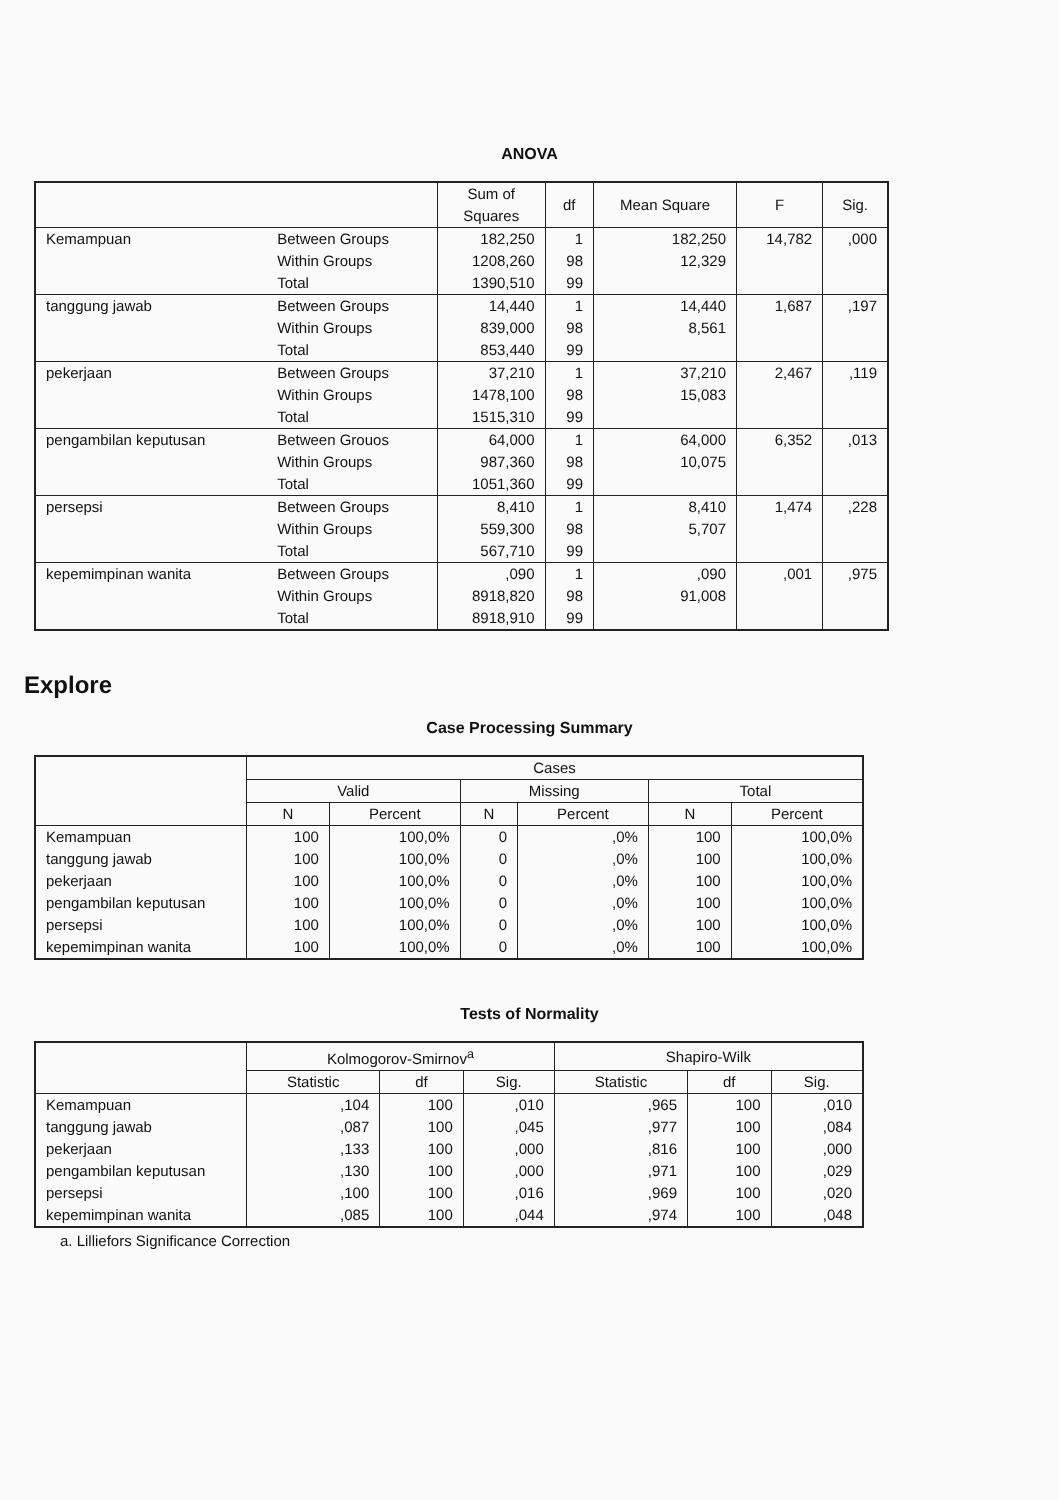ANOVA
| | | Sum of Squares | df | Mean Square | F | Sig. |
| --- | --- | --- | --- | --- | --- | --- |
| Kemampuan | Between Groups | 182,250 | 1 | 182,250 | 14,782 | ,000 |
| | Within Groups | 1208,260 | 98 | 12,329 | | |
| | Total | 1390,510 | 99 | | | |
| tanggung jawab | Between Groups | 14,440 | 1 | 14,440 | 1,687 | ,197 |
| | Within Groups | 839,000 | 98 | 8,561 | | |
| | Total | 853,440 | 99 | | | |
| pekerjaan | Between Groups | 37,210 | 1 | 37,210 | 2,467 | ,119 |
| | Within Groups | 1478,100 | 98 | 15,083 | | |
| | Total | 1515,310 | 99 | | | |
| pengambilan keputusan | Between Grouos | 64,000 | 1 | 64,000 | 6,352 | ,013 |
| | Within Groups | 987,360 | 98 | 10,075 | | |
| | Total | 1051,360 | 99 | | | |
| persepsi | Between Groups | 8,410 | 1 | 8,410 | 1,474 | ,228 |
| | Within Groups | 559,300 | 98 | 5,707 | | |
| | Total | 567,710 | 99 | | | |
| kepemimpinan wanita | Between Groups | ,090 | 1 | ,090 | ,001 | ,975 |
| | Within Groups | 8918,820 | 98 | 91,008 | | |
| | Total | 8918,910 | 99 | | | |
Explore
Case Processing Summary
| | Cases | | | | | |
| --- | --- | --- | --- | --- | --- | --- |
| | Valid | | Missing | | Total | |
| | N | Percent | N | Percent | N | Percent |
| Kemampuan | 100 | 100,0% | 0 | ,0% | 100 | 100,0% |
| tanggung jawab | 100 | 100,0% | 0 | ,0% | 100 | 100,0% |
| pekerjaan | 100 | 100,0% | 0 | ,0% | 100 | 100,0% |
| pengambilan keputusan | 100 | 100,0% | 0 | ,0% | 100 | 100,0% |
| persepsi | 100 | 100,0% | 0 | ,0% | 100 | 100,0% |
| kepemimpinan wanita | 100 | 100,0% | 0 | ,0% | 100 | 100,0% |
Tests of Normality
| | Kolmogorov-Smirnov<sup>a</sup> | | | Shapiro-Wilk | | |
| --- | --- | --- | --- | --- | --- | --- |
| | Statistic | df | Sig. | Statistic | df | Sig. |
| Kemampuan | ,104 | 100 | ,010 | ,965 | 100 | ,010 |
| tanggung jawab | ,087 | 100 | ,045 | ,977 | 100 | ,084 |
| pekerjaan | ,133 | 100 | ,000 | ,816 | 100 | ,000 |
| pengambilan keputusan | ,130 | 100 | ,000 | ,971 | 100 | ,029 |
| persepsi | ,100 | 100 | ,016 | ,969 | 100 | ,020 |
| kepemimpinan wanita | ,085 | 100 | ,044 | ,974 | 100 | ,048 |
a. Lilliefors Significance Correction